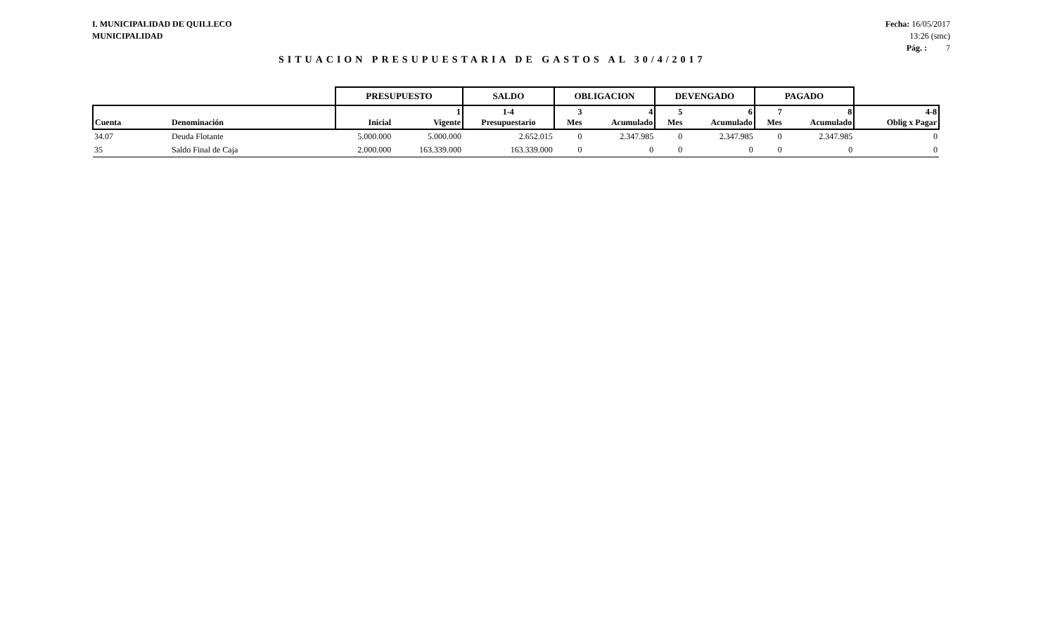I. MUNICIPALIDAD DE QUILLECO
MUNICIPALIDAD
Fecha: 16/05/2017
13:26 (smc)
Pág. : 7
SITUACION PRESUPUESTARIA DE GASTOS AL 30/4/2017
| | | PRESUPUESTO | | SALDO | OBLIGACION | | DEVENGADO | | PAGADO | | |
| --- | --- | --- | --- | --- | --- | --- | --- | --- | --- | --- | --- |
| Cuenta | Denominación | Inicial | 1 Vigente | 1-4 Presupuestario | 3 Mes | 4 Acumulado | 5 Mes | 6 Acumulado | 7 Mes | 8 Acumulado | 4-8 Oblig x Pagar |
| 34.07 | Deuda Flotante | 5.000.000 | 5.000.000 | 2.652.015 | 0 | 2.347.985 | 0 | 2.347.985 | 0 | 2.347.985 | 0 |
| 35 | Saldo Final de Caja | 2.000.000 | 163.339.000 | 163.339.000 | 0 | 0 | 0 | 0 | 0 | 0 | 0 |